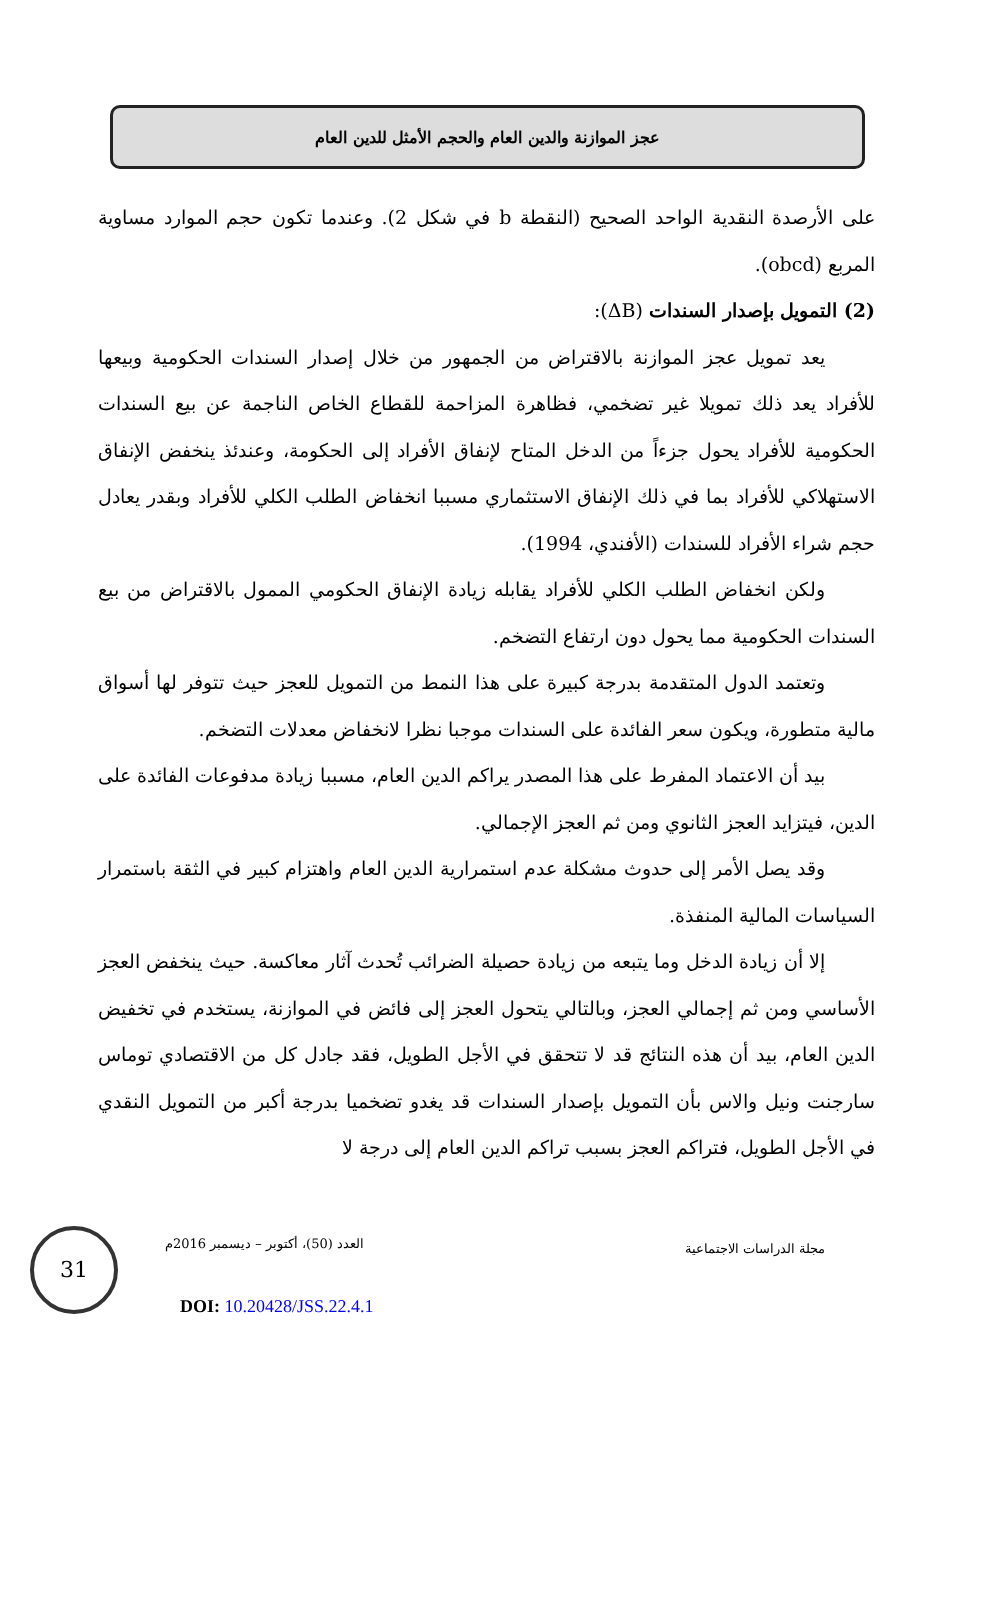عجز الموازنة والدين العام والحجم الأمثل للدين العام
على الأرصدة النقدية الواحد الصحيح (النقطة b في شكل 2). وعندما تكون حجم الموارد مساوية المربع (obcd).
(2) التمويل بإصدار السندات (ΔB):
يعد تمويل عجز الموازنة بالاقتراض من الجمهور من خلال إصدار السندات الحكومية وبيعها للأفراد يعد ذلك تمويلا غير تضخمي، فظاهرة المزاحمة للقطاع الخاص الناجمة عن بيع السندات الحكومية للأفراد يحول جزءاً من الدخل المتاح لإنفاق الأفراد إلى الحكومة، وعندئذ ينخفض الإنفاق الاستهلاكي للأفراد بما في ذلك الإنفاق الاستثماري مسببا انخفاض الطلب الكلي للأفراد وبقدر يعادل حجم شراء الأفراد للسندات (الأفندي، 1994).
ولكن انخفاض الطلب الكلي للأفراد يقابله زيادة الإنفاق الحكومي الممول بالاقتراض من بيع السندات الحكومية مما يحول دون ارتفاع التضخم.
وتعتمد الدول المتقدمة بدرجة كبيرة على هذا النمط من التمويل للعجز حيث تتوفر لها أسواق مالية متطورة، ويكون سعر الفائدة على السندات موجبا نظرا لانخفاض معدلات التضخم.
بيد أن الاعتماد المفرط على هذا المصدر يراكم الدين العام، مسببا زيادة مدفوعات الفائدة على الدين، فيتزايد العجز الثانوي ومن ثم العجز الإجمالي.
وقد يصل الأمر إلى حدوث مشكلة عدم استمرارية الدين العام واهتزام كبير في الثقة باستمرار السياسات المالية المنفذة.
إلا أن زيادة الدخل وما يتبعه من زيادة حصيلة الضرائب تُحدث آثار معاكسة. حيث ينخفض العجز الأساسي ومن ثم إجمالي العجز، وبالتالي يتحول العجز إلى فائض في الموازنة، يستخدم في تخفيض الدين العام، بيد أن هذه النتائج قد لا تتحقق في الأجل الطويل، فقد جادل كل من الاقتصادي توماس سارجنت ونيل والاس بأن التمويل بإصدار السندات قد يغدو تضخميا بدرجة أكبر من التمويل النقدي في الأجل الطويل، فتراكم العجز بسبب تراكم الدين العام إلى درجة لا
مجلة الدراسات الاجتماعية العدد (50)، أكتوبر – ديسمبر 2016م
31
DOI: 10.20428/JSS.22.4.1